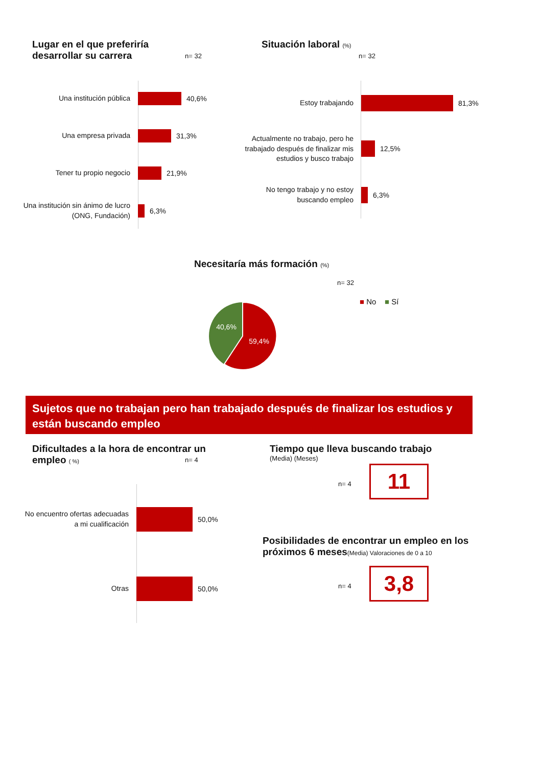Lugar en el que preferiría desarrollar su carrera
n= 32
Una institución pública
40,6%
Una empresa privada
31,3%
Tener tu propio negocio
21,9%
Una institución sin ánimo de lucro (ONG, Fundación)
6,3%
Situación laboral (%)
n= 32
Estoy trabajando
81,3%
Actualmente no trabajo, pero he trabajado después de finalizar mis estudios y busco trabajo
12,5%
No tengo trabajo y no estoy buscando empleo
6,3%
Necesitaría más formación (%)
n= 32
■ No ■ Sí
40,6%
59,4%
Sujetos que no trabajan pero han trabajado después de finalizar los estudios y están buscando empleo
Dificultades a la hora de encontrar un empleo ( %)
n= 4
No encuentro ofertas adecuadas a mi cualificación
50,0%
Otras
50,0%
Tiempo que lleva buscando trabajo
(Media) (Meses)
n= 4 11
Posibilidades de encontrar un empleo en los próximos 6 meses(Media) Valoraciones de 0 a 10
n= 4 3,8